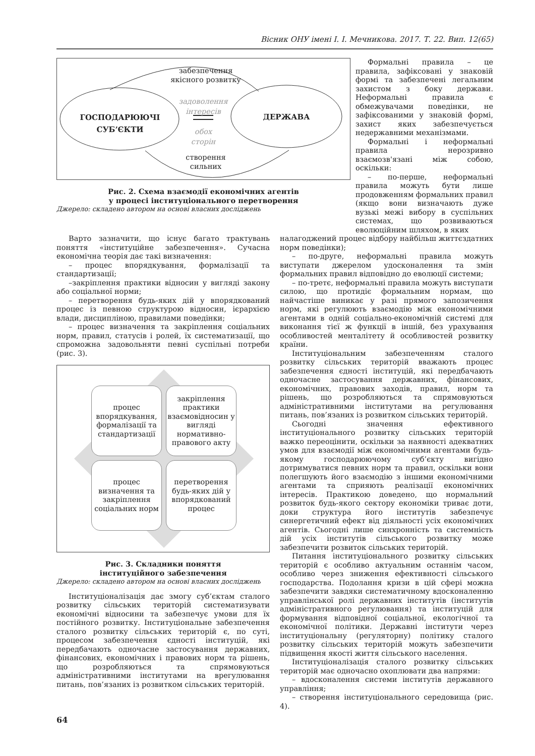Вісник ОНУ імені І. І. Мечникова. 2017. Т. 22. Вип. 12(65)
забезпечення
якісного розвитку
ГОСПОДАРЮЮЧІ
СУБ’ЄКТИ
задоволення
інтересів
обох
сторін
ДЕРЖАВА
створення
сильних
Рис. 2. Схема взаємодії економічних агентів
у процесі інституціонального перетворення
Джерело: складено автором на основі власних досліджень
Формальні правила – це правила, зафіксовані у знаковій формі та забезпечені легальним захистом з боку держави. Неформальні правила є обмежувачами поведінки, не зафіксованими у знаковій формі, захист яких забезпечується недержавними механізмами.
Формальні і неформальні правила нерозривно взаємозв'язані між собою, оскільки:
– по-перше, неформальні правила можуть бути лише продовженням формальних правил (якщо вони визначають дуже вузькі межі вибору в суспільних системах, що розвиваються еволюційним шляхом, в яких
Варто зазначити, що існує багато трактувань поняття «інституційне забезпечення». Сучасна економічна теорія дає такі визначення:
– процес впорядкування, формалізації та стандартизації;
–закріплення практики відносин у вигляді закону або соціальної норми;
– перетворення будь-яких дій у впорядкований процес із певною структурою відносин, ієрархією влади, дисципліною, правилами поведінки;
– процес визначення та закріплення соціальних норм, правил, статусів і ролей, їх систематизації, що спроможна задовольняти певні суспільні потреби (рис. 3).
процес впорядкування, формалізації та стандартизації
закріплення практики взаємовідносин у вигляді нормативно-правового акту
процес визначення та закріплення соціальних норм
перетворення будь-яких дій у впорядкований процес
Рис. 3. Складники поняття
інституційного забезпечення
Джерело: складено автором на основі власних досліджень
Інституціоналізація дає змогу суб’єктам сталого розвитку сільських територій систематизувати економічні відносини та забезпечує умови для їх постійного розвитку. Інституціональне забезпечення сталого розвитку сільських територій є, по суті, процесом забезпечення єдності інституцій, які передбачають одночасне застосування державних, фінансових, економічних і правових норм та рішень, що розробляються та спрямовуються адміністративними інститутами на врегулювання питань, пов’язаних із розвитком сільських територій.
налагоджений процес відбору найбільш життєздатних норм поведінки);
– по-друге, неформальні правила можуть виступати джерелом удосконалення та змін формальних правил відповідно до еволюції системи;
– по-третє, неформальні правила можуть виступати силою, що протидіє формальним нормам, що найчастіше виникає у разі прямого запозичення норм, які регулюють взаємодію між економічними агентами в одній соціально-економічній системі для виконання тієї ж функції в іншій, без урахування особливостей менталітету й особливостей розвитку країни.
Інституціональним забезпеченням сталого розвитку сільських територій вважають процес забезпечення єдності інституцій, які передбачають одночасне застосування державних, фінансових, економічних, правових заходів, правил, норм та рішень, що розробляються та спрямовуються адміністративними інститутами на регулювання питань, пов’язаних із розвитком сільських територій.
Сьогодні значення ефективного інституціонального розвитку сільських територій важко переоцінити, оскільки за наявності адекватних умов для взаємодії між економічними агентами будь-якому господарюючому суб’єкту вигідно дотримуватися певних норм та правил, оскільки вони полегшують його взаємодію з іншими економічними агентами та сприяють реалізації економічних інтересів. Практикою доведено, що нормальний розвиток будь-якого сектору економіки триває доти, доки структура його інститутів забезпечує синергетичний ефект від діяльності усіх економічних агентів. Сьогодні лише синхронність та системність дій усіх інститутів сільського розвитку може забезпечити розвиток сільських територій.
Питання інституціонального розвитку сільських територій є особливо актуальним останнім часом, особливо через зниження ефективності сільського господарства. Подолання кризи в цій сфері можна забезпечити завдяки систематичному вдосконаленню управлінської ролі державних інститутів (інститутів адміністративного регулювання) та інституцій для формування відповідної соціальної, екологічної та економічної політики. Державні інститути через інституціональну (регуляторну) політику сталого розвитку сільських територій можуть забезпечити підвищення якості життя сільського населення.
Інституціоналізація сталого розвитку сільських територій має одночасно охоплювати два напрями:
– вдосконалення системи інститутів державного управління;
– створення інституціонального середовища (рис. 4).
64